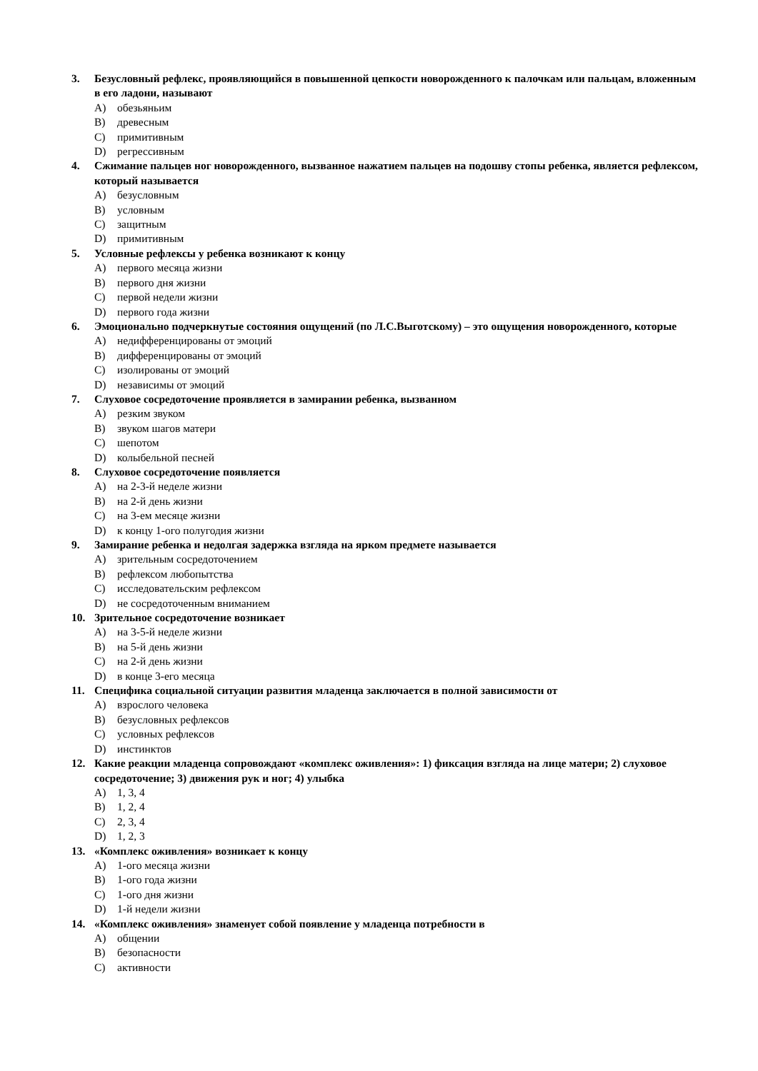3. Безусловный рефлекс, проявляющийся в повышенной цепкости новорожденного к палочкам или пальцам, вложенным в его ладони, называют
A) обезьяньим
B) древесным
C) примитивным
D) регрессивным
4. Сжимание пальцев ног новорожденного, вызванное нажатием пальцев на подошву стопы ребенка, является рефлексом, который называется
A) безусловным
B) условным
C) защитным
D) примитивным
5. Условные рефлексы у ребенка возникают к концу
A) первого месяца жизни
B) первого дня жизни
C) первой недели жизни
D) первого года жизни
6. Эмоционально подчеркнутые состояния ощущений (по Л.С.Выготскому) – это ощущения новорожденного, которые
A) недифференцированы от эмоций
B) дифференцированы от эмоций
C) изолированы от эмоций
D) независимы от эмоций
7. Слуховое сосредоточение проявляется в замирании ребенка, вызванном
A) резким звуком
B) звуком шагов матери
C) шепотом
D) колыбельной песней
8. Слуховое сосредоточение появляется
A) на 2-3-й неделе жизни
B) на 2-й день жизни
C) на 3-ем месяце жизни
D) к концу 1-ого полугодия жизни
9. Замирание ребенка и недолгая задержка взгляда на ярком предмете называется
A) зрительным сосредоточением
B) рефлексом любопытства
C) исследовательским рефлексом
D) не сосредоточенным вниманием
10. Зрительное сосредоточение возникает
A) на 3-5-й неделе жизни
B) на 5-й день жизни
C) на 2-й день жизни
D) в конце 3-его месяца
11. Специфика социальной ситуации развития младенца заключается в полной зависимости от
A) взрослого человека
B) безусловных рефлексов
C) условных рефлексов
D) инстинктов
12. Какие реакции младенца сопровождают «комплекс оживления»: 1) фиксация взгляда на лице матери; 2) слуховое сосредоточение; 3) движения рук и ног; 4) улыбка
A) 1, 3, 4
B) 1, 2, 4
C) 2, 3, 4
D) 1, 2, 3
13. «Комплекс оживления» возникает к концу
A) 1-ого месяца жизни
B) 1-ого года жизни
C) 1-ого дня жизни
D) 1-й недели жизни
14. «Комплекс оживления» знаменует собой появление у младенца потребности в
A) общении
B) безопасности
C) активности